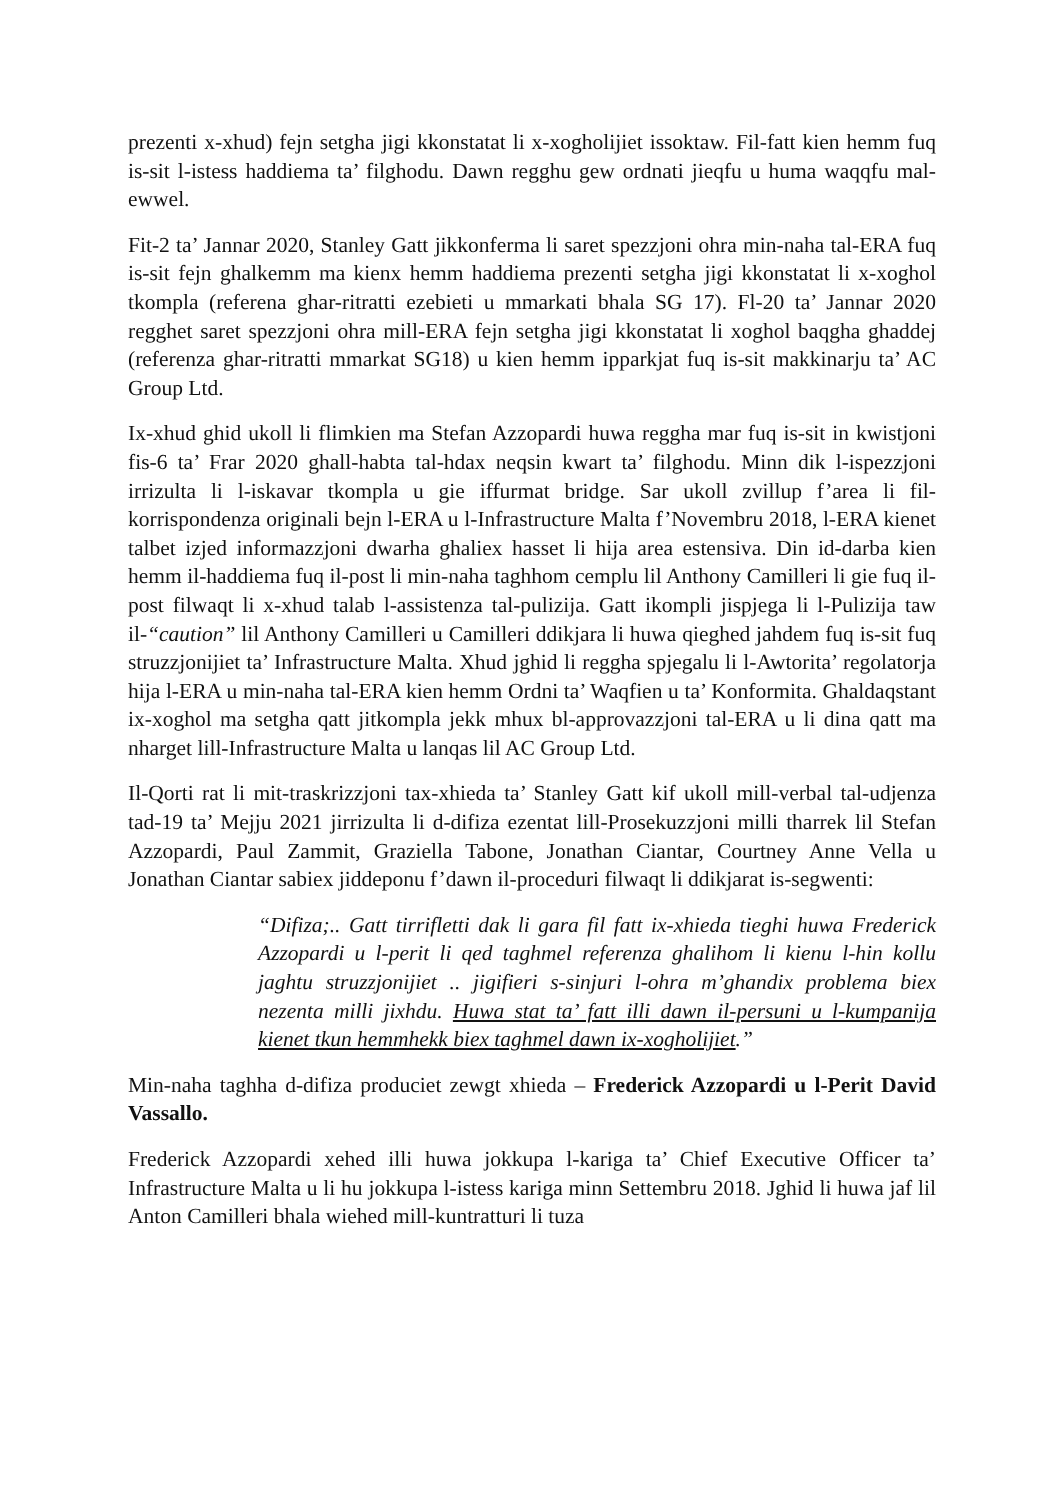prezenti x-xhud) fejn setgha jigi kkonstatat li x-xogholijiet issoktaw. Fil-fatt kien hemm fuq is-sit l-istess haddiema ta’ filghodu. Dawn regghu gew ordnati jieqfu u huma waqqfu mal-ewwel.
Fit-2 ta’ Jannar 2020, Stanley Gatt jikkonferma li saret spezzjoni ohra min-naha tal-ERA fuq is-sit fejn ghalkemm ma kienx hemm haddiema prezenti setgha jigi kkonstatat li x-xoghol tkompla (referena ghar-ritratti ezebieti u mmarkati bhala SG 17). Fl-20 ta’ Jannar 2020 regghet saret spezzjoni ohra mill-ERA fejn setgha jigi kkonstatat li xoghol baqgha ghaddej (referenza ghar-ritratti mmarkat SG18) u kien hemm ipparkjat fuq is-sit makkinarju ta’ AC Group Ltd.
Ix-xhud ghid ukoll li flimkien ma Stefan Azzopardi huwa reggha mar fuq is-sit in kwistjoni fis-6 ta’ Frar 2020 ghall-habta tal-hdax neqsin kwart ta’ filghodu. Minn dik l-ispezzjoni irrizulta li l-iskavar tkompla u gie iffurmat bridge. Sar ukoll zvillup f’area li fil-korrispondenza originali bejn l-ERA u l-Infrastructure Malta f’Novembru 2018, l-ERA kienet talbet izjed informazzjoni dwarha ghaliex hasset li hija area estensiva. Din id-darba kien hemm il-haddiema fuq il-post li min-naha taghhom cemplu lil Anthony Camilleri li gie fuq il-post filwaqt li x-xhud talab l-assistenza tal-pulizija. Gatt ikompli jispjega li l-Pulizija taw il-“caution” lil Anthony Camilleri u Camilleri ddikjara li huwa qieghed jahdem fuq is-sit fuq struzzjonijiet ta’ Infrastructure Malta. Xhud jghid li reggha spjegalu li l-Awtorita’ regolatorja hija l-ERA u min-naha tal-ERA kien hemm Ordni ta’ Waqfien u ta’ Konformita. Ghaldaqstant ix-xoghol ma setgha qatt jitkompla jekk mhux bl-approvazzjoni tal-ERA u li dina qatt ma nharget lill-Infrastructure Malta u lanqas lil AC Group Ltd.
Il-Qorti rat li mit-traskrizzjoni tax-xhieda ta’ Stanley Gatt kif ukoll mill-verbal tal-udjenza tad-19 ta’ Mejju 2021 jirrizulta li d-difiza ezentat lill-Prosekuzzjoni milli tharrek lil Stefan Azzopardi, Paul Zammit, Graziella Tabone, Jonathan Ciantar, Courtney Anne Vella u Jonathan Ciantar sabiex jiddeponu f’dawn il-proceduri filwaqt li ddikjarat is-segwenti:
“Difiza;.. Gatt tirrifletti dak li gara fil fatt ix-xhieda tieghi huwa Frederick Azzopardi u l-perit li qed taghmel referenza ghalihom li kienu l-hin kollu jaghtu struzzjonijiet .. jigifieri s-sinjuri l-ohra m’ghandix problema biex nezenta milli jixhdu. Huwa stat ta’ fatt illi dawn il-persuni u l-kumpanija kienet tkun hemmhekk biex taghmel dawn ix-xogholijiet.”
Min-naha taghha d-difiza produciet zewgt xhieda – Frederick Azzopardi u l-Perit David Vassallo.
Frederick Azzopardi xehed illi huwa jokkupa l-kariga ta’ Chief Executive Officer ta’ Infrastructure Malta u li hu jokkupa l-istess kariga minn Settembru 2018. Jghid li huwa jaf lil Anton Camilleri bhala wiehed mill-kuntratturi li tuza